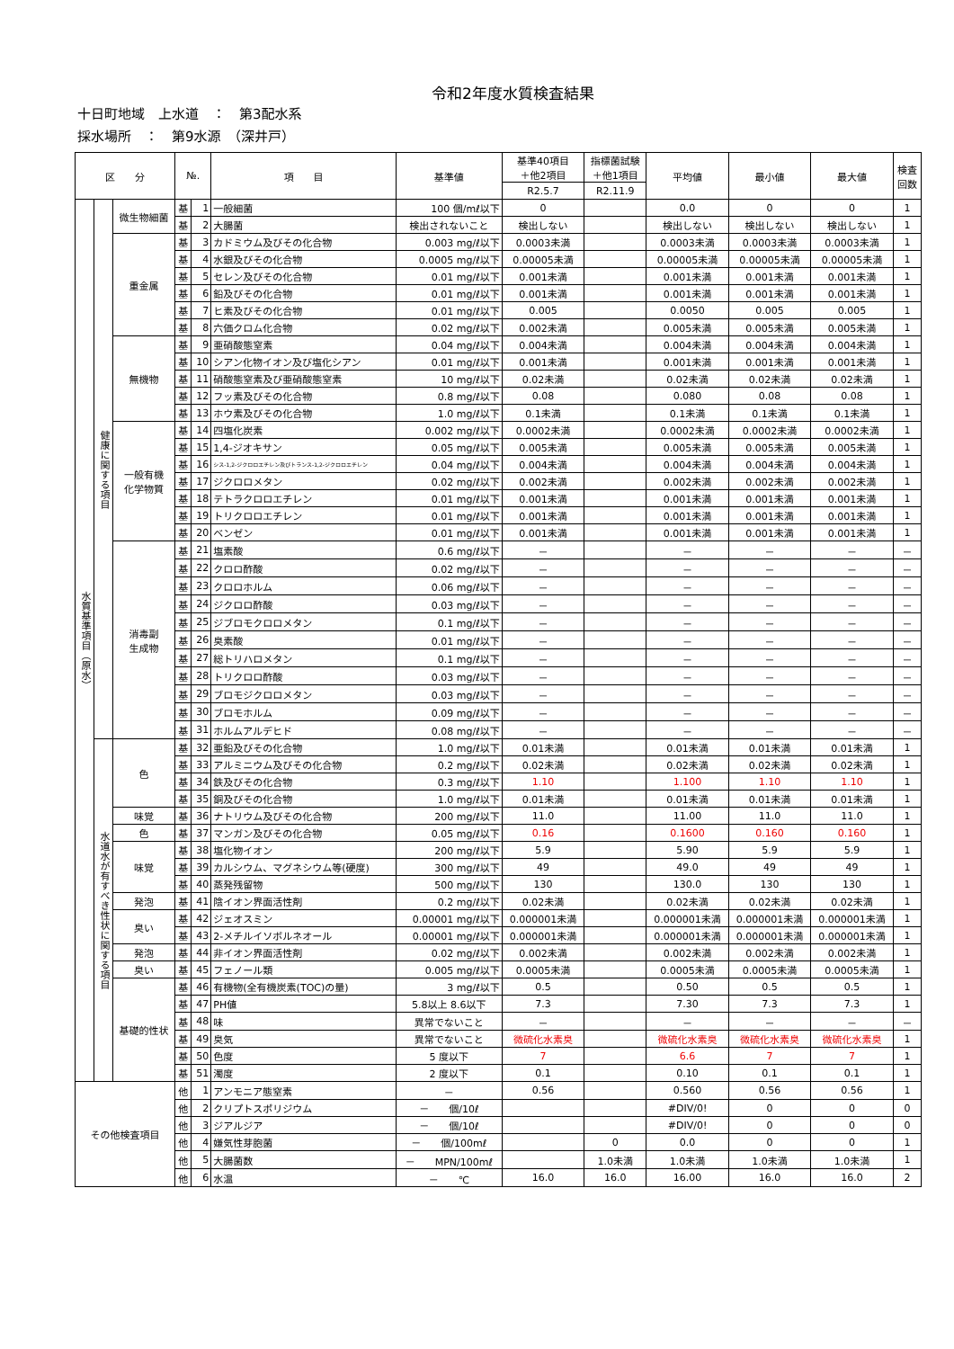令和2年度水質検査結果
十日町地域　上水道　：　第3配水系
採水場所　：　第9水源　（深井戸）
| 区 分 | | | №. | | 項 目 | 基準値 | 基準40項目 ＋他2項目 | 指標菌試験 ＋他1項目 | 平均値 | 最小値 | 最大値 | 検査 回数 |
| --- | --- | --- | --- | --- | --- | --- | --- | --- | --- | --- | --- | --- |
| | | | | | | | R2.5.7 | R2.11.9 | | | | |
| 水質基準項目（原水） | 健康に関する項目 | 微生物細菌 | 基 | 1 | 一般細菌 | 100 個/mℓ以下 | 0 | | 0.0 | 0 | 0 | 1 |
| | | | 基 | 2 | 大腸菌 | 検出されないこと | 検出しない | | 検出しない | 検出しない | 検出しない | 1 |
| | | 重金属 | 基 | 3 | カドミウム及びその化合物 | 0.003 mg/ℓ以下 | 0.0003未満 | | 0.0003未満 | 0.0003未満 | 0.0003未満 | 1 |
| | | | 基 | 4 | 水銀及びその化合物 | 0.0005 mg/ℓ以下 | 0.00005未満 | | 0.00005未満 | 0.00005未満 | 0.00005未満 | 1 |
| | | | 基 | 5 | セレン及びその化合物 | 0.01 mg/ℓ以下 | 0.001未満 | | 0.001未満 | 0.001未満 | 0.001未満 | 1 |
| | | | 基 | 6 | 鉛及びその化合物 | 0.01 mg/ℓ以下 | 0.001未満 | | 0.001未満 | 0.001未満 | 0.001未満 | 1 |
| | | | 基 | 7 | ヒ素及びその化合物 | 0.01 mg/ℓ以下 | 0.005 | | 0.0050 | 0.005 | 0.005 | 1 |
| | | | 基 | 8 | 六価クロム化合物 | 0.02 mg/ℓ以下 | 0.002未満 | | 0.005未満 | 0.005未満 | 0.005未満 | 1 |
| | | 無機物 | 基 | 9 | 亜硝酸態窒素 | 0.04 mg/ℓ以下 | 0.004未満 | | 0.004未満 | 0.004未満 | 0.004未満 | 1 |
| | | | 基 | 10 | シアン化物イオン及び塩化シアン | 0.01 mg/ℓ以下 | 0.001未満 | | 0.001未満 | 0.001未満 | 0.001未満 | 1 |
| | | | 基 | 11 | 硝酸態窒素及び亜硝酸態窒素 | 10 mg/ℓ以下 | 0.02未満 | | 0.02未満 | 0.02未満 | 0.02未満 | 1 |
| | | | 基 | 12 | フッ素及びその化合物 | 0.8 mg/ℓ以下 | 0.08 | | 0.080 | 0.08 | 0.08 | 1 |
| | | | 基 | 13 | ホウ素及びその化合物 | 1.0 mg/ℓ以下 | 0.1未満 | | 0.1未満 | 0.1未満 | 0.1未満 | 1 |
| | | 一般有機 化学物質 | 基 | 14 | 四塩化炭素 | 0.002 mg/ℓ以下 | 0.0002未満 | | 0.0002未満 | 0.0002未満 | 0.0002未満 | 1 |
| | | | 基 | 15 | 1,4-ジオキサン | 0.05 mg/ℓ以下 | 0.005未満 | | 0.005未満 | 0.005未満 | 0.005未満 | 1 |
| | | | 基 | 16 | シス-1,2-ジクロロエチレン及びトランス-1,2-ジクロロエチレン | 0.04 mg/ℓ以下 | 0.004未満 | | 0.004未満 | 0.004未満 | 0.004未満 | 1 |
| | | | 基 | 17 | ジクロロメタン | 0.02 mg/ℓ以下 | 0.002未満 | | 0.002未満 | 0.002未満 | 0.002未満 | 1 |
| | | | 基 | 18 | テトラクロロエチレン | 0.01 mg/ℓ以下 | 0.001未満 | | 0.001未満 | 0.001未満 | 0.001未満 | 1 |
| | | | 基 | 19 | トリクロロエチレン | 0.01 mg/ℓ以下 | 0.001未満 | | 0.001未満 | 0.001未満 | 0.001未満 | 1 |
| | | | 基 | 20 | ベンゼン | 0.01 mg/ℓ以下 | 0.001未満 | | 0.001未満 | 0.001未満 | 0.001未満 | 1 |
| | | 消毒副 生成物 | 基 | 21 | 塩素酸 | 0.6 mg/ℓ以下 | － | | － | － | － | － |
| | | | 基 | 22 | クロロ酢酸 | 0.02 mg/ℓ以下 | － | | － | － | － | － |
| | | | 基 | 23 | クロロホルム | 0.06 mg/ℓ以下 | － | | － | － | － | － |
| | | | 基 | 24 | ジクロロ酢酸 | 0.03 mg/ℓ以下 | － | | － | － | － | － |
| | | | 基 | 25 | ジブロモクロロメタン | 0.1 mg/ℓ以下 | － | | － | － | － | － |
| | | | 基 | 26 | 臭素酸 | 0.01 mg/ℓ以下 | － | | － | － | － | － |
| | | | 基 | 27 | 総トリハロメタン | 0.1 mg/ℓ以下 | － | | － | － | － | － |
| | | | 基 | 28 | トリクロロ酢酸 | 0.03 mg/ℓ以下 | － | | － | － | － | － |
| | | | 基 | 29 | ブロモジクロロメタン | 0.03 mg/ℓ以下 | － | | － | － | － | － |
| | | | 基 | 30 | ブロモホルム | 0.09 mg/ℓ以下 | － | | － | － | － | － |
| | | | 基 | 31 | ホルムアルデヒド | 0.08 mg/ℓ以下 | － | | － | － | － | － |
| | 水道水が有すべき性状に関する項目 | 色 | 基 | 32 | 亜鉛及びその化合物 | 1.0 mg/ℓ以下 | 0.01未満 | | 0.01未満 | 0.01未満 | 0.01未満 | 1 |
| | | | 基 | 33 | アルミニウム及びその化合物 | 0.2 mg/ℓ以下 | 0.02未満 | | 0.02未満 | 0.02未満 | 0.02未満 | 1 |
| | | | 基 | 34 | 鉄及びその化合物 | 0.3 mg/ℓ以下 | 1.10 | | 1.100 | 1.10 | 1.10 | 1 |
| | | | 基 | 35 | 銅及びその化合物 | 1.0 mg/ℓ以下 | 0.01未満 | | 0.01未満 | 0.01未満 | 0.01未満 | 1 |
| | | 味覚 | 基 | 36 | ナトリウム及びその化合物 | 200 mg/ℓ以下 | 11.0 | | 11.00 | 11.0 | 11.0 | 1 |
| | | 色 | 基 | 37 | マンガン及びその化合物 | 0.05 mg/ℓ以下 | 0.16 | | 0.1600 | 0.160 | 0.160 | 1 |
| | | 味覚 | 基 | 38 | 塩化物イオン | 200 mg/ℓ以下 | 5.9 | | 5.90 | 5.9 | 5.9 | 1 |
| | | | 基 | 39 | カルシウム、マグネシウム等(硬度) | 300 mg/ℓ以下 | 49 | | 49.0 | 49 | 49 | 1 |
| | | | 基 | 40 | 蒸発残留物 | 500 mg/ℓ以下 | 130 | | 130.0 | 130 | 130 | 1 |
| | | 発泡 | 基 | 41 | 陰イオン界面活性剤 | 0.2 mg/ℓ以下 | 0.02未満 | | 0.02未満 | 0.02未満 | 0.02未満 | 1 |
| | | 臭い | 基 | 42 | ジェオスミン | 0.00001 mg/ℓ以下 | 0.000001未満 | | 0.000001未満 | 0.000001未満 | 0.000001未満 | 1 |
| | | | 基 | 43 | 2-メチルイソボルネオール | 0.00001 mg/ℓ以下 | 0.000001未満 | | 0.000001未満 | 0.000001未満 | 0.000001未満 | 1 |
| | | 発泡 | 基 | 44 | 非イオン界面活性剤 | 0.02 mg/ℓ以下 | 0.002未満 | | 0.002未満 | 0.002未満 | 0.002未満 | 1 |
| | | 臭い | 基 | 45 | フェノール類 | 0.005 mg/ℓ以下 | 0.0005未満 | | 0.0005未満 | 0.0005未満 | 0.0005未満 | 1 |
| | | 基礎的性状 | 基 | 46 | 有機物(全有機炭素(TOC)の量) | 3 mg/ℓ以下 | 0.5 | | 0.50 | 0.5 | 0.5 | 1 |
| | | | 基 | 47 | PH値 | 5.8以上 8.6以下 | 7.3 | | 7.30 | 7.3 | 7.3 | 1 |
| | | | 基 | 48 | 味 | 異常でないこと | － | | － | － | － | － |
| | | | 基 | 49 | 臭気 | 異常でないこと | 微硫化水素臭 | | 微硫化水素臭 | 微硫化水素臭 | 微硫化水素臭 | 1 |
| | | | 基 | 50 | 色度 | 5 度以下 | 7 | | 6.6 | 7 | 7 | 1 |
| | | | 基 | 51 | 濁度 | 2 度以下 | 0.1 | | 0.10 | 0.1 | 0.1 | 1 |
| その他検査項目 | | | 他 | 1 | アンモニア態窒素 | － | 0.56 | | 0.560 | 0.56 | 0.56 | 1 |
| | | | 他 | 2 | クリプトスポリジウム | － 個/10ℓ | | | #DIV/0! | 0 | 0 | 0 |
| | | | 他 | 3 | ジアルジア | － 個/10ℓ | | | #DIV/0! | 0 | 0 | 0 |
| | | | 他 | 4 | 嫌気性芽胞菌 | － 個/100mℓ | | 0 | 0.0 | 0 | 0 | 1 |
| | | | 他 | 5 | 大腸菌数 | － MPN/100mℓ | | 1.0未満 | 1.0未満 | 1.0未満 | 1.0未満 | 1 |
| | | | 他 | 6 | 水温 | － ℃ | 16.0 | 16.0 | 16.00 | 16.0 | 16.0 | 2 |